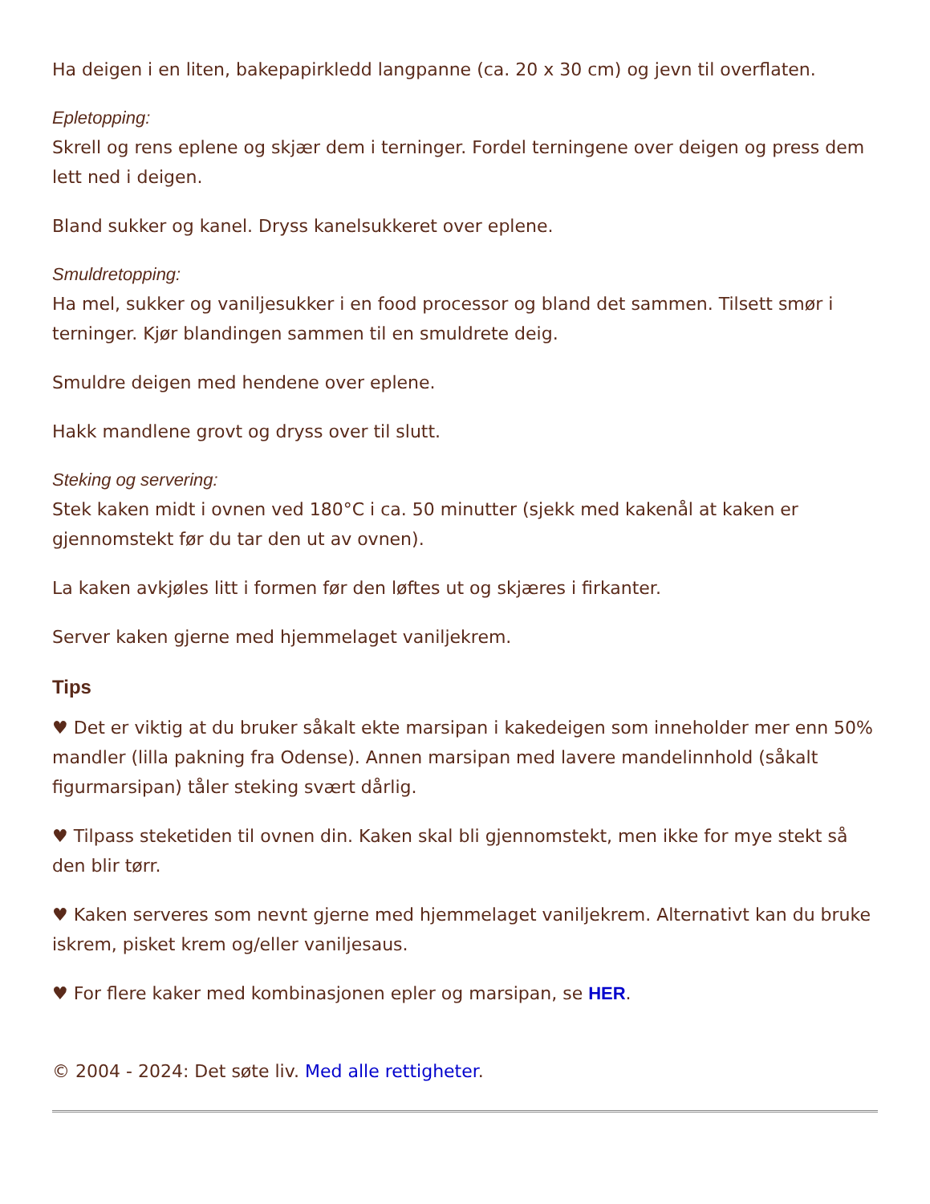Ha deigen i en liten, bakepapirkledd langpanne (ca. 20 x 30 cm) og jevn til overflaten.
Epletopping:
Skrell og rens eplene og skjær dem i terninger. Fordel terningene over deigen og press dem lett ned i deigen.
Bland sukker og kanel. Dryss kanelsukkeret over eplene.
Smuldretopping:
Ha mel, sukker og vaniljesukker i en food processor og bland det sammen. Tilsett smør i terninger. Kjør blandingen sammen til en smuldrete deig.
Smuldre deigen med hendene over eplene.
Hakk mandlene grovt og dryss over til slutt.
Steking og servering:
Stek kaken midt i ovnen ved 180°C i ca. 50 minutter (sjekk med kakenål at kaken er gjennomstekt før du tar den ut av ovnen).
La kaken avkjøles litt i formen før den løftes ut og skjæres i firkanter.
Server kaken gjerne med hjemmelaget vaniljekrem.
Tips
♥ Det er viktig at du bruker såkalt ekte marsipan i kakedeigen som inneholder mer enn 50% mandler (lilla pakning fra Odense). Annen marsipan med lavere mandelinnhold (såkalt figurmarsipan) tåler steking svært dårlig.
♥ Tilpass steketiden til ovnen din. Kaken skal bli gjennomstekt, men ikke for mye stekt så den blir tørr.
♥ Kaken serveres som nevnt gjerne med hjemmelaget vaniljekrem. Alternativt kan du bruke iskrem, pisket krem og/eller vaniljesaus.
♥ For flere kaker med kombinasjonen epler og marsipan, se HER.
© 2004 - 2024: Det søte liv. Med alle rettigheter.